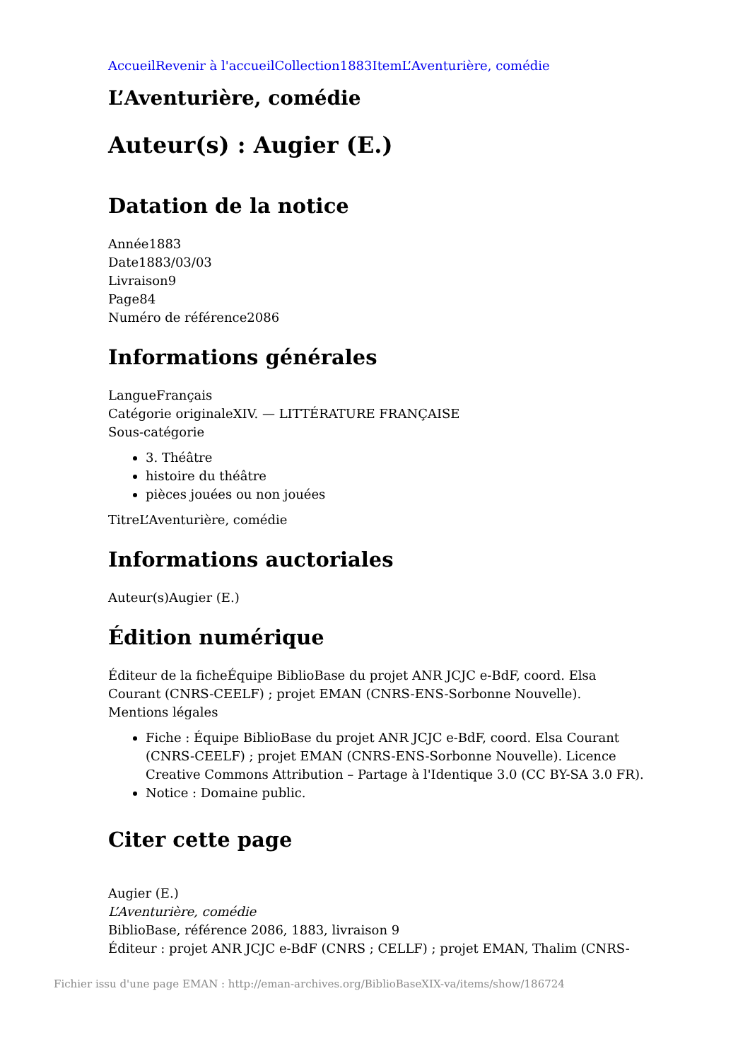AccueilRevenir à l'accueilCollection1883ItemL’Aventurière, comédie
L’Aventurière, comédie
Auteur(s) : Augier (E.)
Datation de la notice
Année1883
Date1883/03/03
Livraison9
Page84
Numéro de référence2086
Informations générales
LangueFrançais
Catégorie originaleXIV. — LITTÉRATURE FRANÇAISE
Sous-catégorie
3. Théâtre
histoire du théâtre
pièces jouées ou non jouées
TitreL’Aventurière, comédie
Informations auctoriales
Auteur(s)Augier (E.)
Édition numérique
Éditeur de la ficheÉquipe BiblioBase du projet ANR JCJC e-BdF, coord. Elsa Courant (CNRS-CEELF) ; projet EMAN (CNRS-ENS-Sorbonne Nouvelle).
Mentions légales
Fiche : Équipe BiblioBase du projet ANR JCJC e-BdF, coord. Elsa Courant (CNRS-CEELF) ; projet EMAN (CNRS-ENS-Sorbonne Nouvelle). Licence Creative Commons Attribution – Partage à l'Identique 3.0 (CC BY-SA 3.0 FR).
Notice : Domaine public.
Citer cette page
Augier (E.)
L’Aventurière, comédie
BiblioBase, référence 2086, 1883, livraison 9
Éditeur : projet ANR JCJC e-BdF (CNRS ; CELLF) ; projet EMAN, Thalim (CNRS-
Fichier issu d'une page EMAN : http://eman-archives.org/BiblioBaseXIX-va/items/show/186724